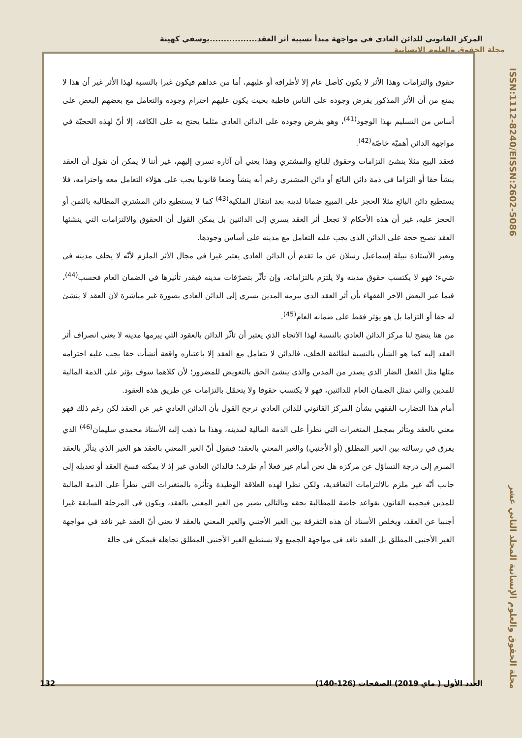المركز القانوني للدائن العادي في مواجهة مبدأ نسبية أثر العقد.................يوسفي كهينة
مجلة الحقوق والعلوم الانسانية
ISSN:1112-8240/EISSN:2602-5086
مجلة الحقوق والعلوم الإنسانية المجلد الثاني عشر
حقوق والتزامات وهذا الأثر لا يكون كأصل عام إلا لأطرافه أو عليهم، أما من عداهم فيكون غيرا بالنسبة لهذا الأثر غير أن هذا لا يمنع من أن الأثر المذكور يفرض وجوده على الناس قاطبة بحيث يكون عليهم احترام وجوده والتعامل مع بعضهم البعض على أساس من التسليم بهذا الوجود<sup>(41)</sup>، وهو يفرض وجوده على الدائن العادي مثلما يحتج به على الكافة، إلا أنّ لهذه الحجيّة في مواجهة الدائن أهميّة خاصّة<sup>(42)</sup>.
فعقد البيع مثلا ينشئ التزامات وحقوق للبائع والمشتري وهذا يعني أن آثاره تسري إليهم، غير أننا لا يمكن أن نقول أن العقد ينشأ حقا أو التزاما في ذمة دائن البائع أو دائن المشتري رغم أنه ينشأ وضعا قانونيا يجب على هؤلاء التعامل معه واحترامه، فلا يستطيع دائن البائع مثلا الحجز على المبيع ضمانا لدينه بعد انتقال الملكية<sup>(43)</sup> كما لا يستطيع دائن المشتري المطالبة بالثمن أو الحجز عليه، غير أن هذه الأحكام لا تجعل أثر العقد يسري إلى الدائنين بل يمكن القول أن الحقوق والالتزامات التي ينشئها العقد تصبح حجة على الدائن الذي يجب عليه التعامل مع مدينه على أساس وجودها.
وتعبر الأستاذة نبيلة إسماعيل رسلان عن ما تقدم أن الدائن العادي يعتبر غيرا في مجال الأثر الملزم لأنّه لا يخلف مدينه في شيء؛ فهو لا يكتسب حقوق مدينه ولا يلتزم بالتزاماته، وإن تأثّر بتصرّفات مدينه فبقدر تأثيرها في الضمان العام فحسب<sup>(44)</sup>، فيما عبر البعض الآخر الفقهاء بأن أثر العقد الذي يبرمه المدين يسري إلى الدائن العادي بصورة غير مباشرة لأن العقد لا ينشئ له حقا أو التزاما بل هو يؤثر فقط على ضمانه العام<sup>(45)</sup>.
من هنا يتضح لنا مركز الدائن العادي بالنسبة لهذا الاتجاه الذي يعتبر أن تأثّر الدائن بالعقود التي يبرمها مدينه لا يعني انصراف أثر العقد إليه كما هو الشأن بالنسبة لطائفة الخلف، فالدائن لا يتعامل مع العقد إلا باعتباره واقعة أنشأت حقا يجب عليه احترامه مثلها مثل الفعل الضار الذي يصدر من المدين والذي ينشئ الحق بالتعويض للمضرور؛ لأن كلاهما سوف يؤثر على الذمة المالية للمدين والتي تمثل الضمان العام للدائنين، فهو لا يكتسب حقوقا ولا يتحمّل بالتزامات عن طريق هذه العقود.
أمام هذا التضارب الفقهي بشأن المركز القانوني للدائن العادي نرجح القول بأن الدائن العادي غير عن العقد لكن رغم ذلك فهو معني بالعقد ويتأثر بمجمل المتغيرات التي تطرأ على الذمة المالية لمدينه، وهذا ما ذهب إليه الأستاذ محمدي سليمان<sup>(46)</sup> الذي يفرق في رسالته بين الغير المطلق (أو الأجنبي) والغير المعني بالعقد؛ فيقول أنّ الغير المعني بالعقد هو الغير الذي يتأثّر بالعقد المبرم إلى درجة التساؤل عن مركزه هل نحن أمام غير فعلا أم طرف؛ فالدائن العادي غير إذ لا يمكنه فسخ العقد أو تعديله إلى جانب أنّه غير ملزم بالالتزامات التعاقدية، ولكن نظرا لهذه العلاقة الوطيدة وتأثره بالمتغيرات التي تطرأ على الذمة المالية للمدين فيحميه القانون بقواعد خاصة للمطالبة بحقه وبالتالي يصير من الغير المعني بالعقد، ويكون في المرحلة السابقة غيرا أجنبيا عن العقد، ويخلص الأستاذ أن هذه التفرقة بين الغير الأجنبي والغير المعني بالعقد لا تعني أنّ العقد غير نافذ في مواجهة الغير الأجنبي المطلق بل العقد نافذ في مواجهة الجميع ولا يستطيع الغير الأجنبي المطلق تجاهله فيمكن في حالة
العدد الأول ( ماي 2019) الصفحات (126-140) 132